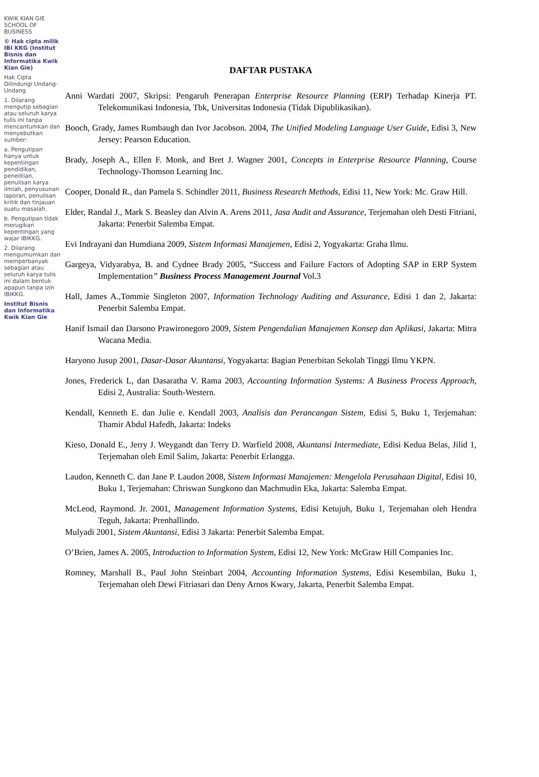KWIK KIAN GIE SCHOOL OF BUSINESS
© Hak cipta milik IBI KKG (Institut Bisnis dan Informatika Kwik Kian Gie)
Hak Cipta Dilindungi Undang-Undang
1. Dilarang mengutip sebagian atau seluruh karya tulis ini tanpa mencantumkan dan menyebutkan sumber:
a. Pengutipan hanya untuk kepentingan pendidikan, penelitian, penulisan karya ilmiah, penyusunan laporan, penulisan kritik dan tinjauan suatu masalah.
b. Pengutipan tidak merugikan kepentingan yang wajar IBIKKG.
2. Dilarang mengumumkan dan memperbanyak sebagian atau seluruh karya tulis ini dalam bentuk apapun tanpa izin IBIKKG.
Institut Bisnis dan Informatika Kwik Kian Gie
DAFTAR PUSTAKA
Anni Wardati 2007, Skripsi: Pengaruh Penerapan Enterprise Resource Planning (ERP) Terhadap Kinerja PT. Telekomunikasi Indonesia, Tbk, Universitas Indonesia (Tidak Dipublikasikan).
Booch, Grady, James Rumbaugh dan Ivor Jacobson. 2004, The Unified Modeling Language User Guide, Edisi 3, New Jersey: Pearson Education.
Brady, Joseph A., Ellen F. Monk, and Bret J. Wagner 2001, Concepts in Enterprise Resource Planning, Course Technology-Thomson Learning Inc.
Cooper, Donald R., dan Pamela S. Schindler 2011, Business Research Methods, Edisi 11, New York: Mc. Graw Hill.
Elder, Randal J., Mark S. Beasley dan Alvin A. Arens 2011, Jasa Audit and Assurance, Terjemahan oleh Desti Fitriani, Jakarta: Penerbit Salemba Empat.
Evi Indrayani dan Humdiana 2009, Sistem Informasi Manajemen, Edisi 2, Yogyakarta: Graha Ilmu.
Gargeya, Vidyarabya, B. and Cydnee Brady 2005, “Success and Failure Factors of Adopting SAP in ERP System Implementation” Business Process Management Journal Vol.3
Hall, James A.,Tommie Singleton 2007, Information Technology Auditing and Assurance, Edisi 1 dan 2, Jakarta: Penerbit Salemba Empat.
Hanif Ismail dan Darsono Prawironegoro 2009, Sistem Pengendalian Manajemen Konsep dan Aplikasi, Jakarta: Mitra Wacana Media.
Haryono Jusup 2001, Dasar-Dasar Akuntansi, Yogyakarta: Bagian Penerbitan Sekolah Tinggi Ilmu YKPN.
Jones, Frederick L, dan Dasaratha V. Rama 2003, Accounting Information Systems: A Business Process Approach, Edisi 2, Australia: South-Western.
Kendall, Kenneth E. dan Julie e. Kendall 2003, Analisis dan Perancangan Sistem, Edisi 5, Buku 1, Terjemahan: Thamir Abdul Hafedh, Jakarta: Indeks
Kieso, Donald E., Jerry J. Weygandt dan Terry D. Warfield 2008, Akuntansi Intermediate, Edisi Kedua Belas, Jilid 1, Terjemahan oleh Emil Salim, Jakarta: Penerbit Erlangga.
Laudon, Kenneth C. dan Jane P. Laudon 2008, Sistem Informasi Manajemen: Mengelola Perusahaan Digital, Edisi 10, Buku 1, Terjemahan: Chriswan Sungkono dan Machmudin Eka, Jakarta: Salemba Empat.
McLeod, Raymond. Jr. 2001, Management Information Systems, Edisi Ketujuh, Buku 1, Terjemahan oleh Hendra Teguh, Jakarta: Prenhallindo.
Mulyadi 2001, Sistem Akuntansi, Edisi 3 Jakarta: Penerbit Salemba Empat.
O’Brien, James A. 2005, Introduction to Information System, Edisi 12, New York: McGraw Hill Companies Inc.
Romney, Marshall B., Paul John Steinbart 2004, Accounting Information Systems, Edisi Kesembilan, Buku 1, Terjemahan oleh Dewi Fitriasari dan Deny Arnos Kwary, Jakarta, Penerbit Salemba Empat.